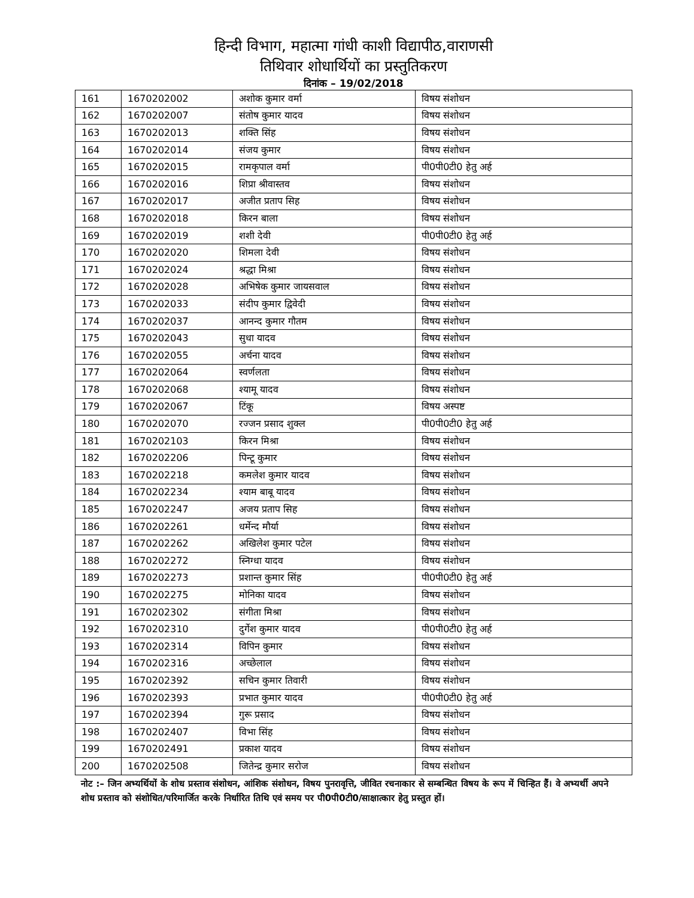हिन्दी विभाग, महात्मा गांधी काशी विद्यापीठ,वाराणसी
तिथिवार शोधार्थियों का प्रस्तुतिकरण
दिनांक – 19/02/2018
| 161 | 1670202002 | अशोक कुमार वर्मा | विषय संशोधन |
| 162 | 1670202007 | संतोष कुमार यादव | विषय संशोधन |
| 163 | 1670202013 | शक्ति सिंह | विषय संशोधन |
| 164 | 1670202014 | संजय कुमार | विषय संशोधन |
| 165 | 1670202015 | रामकृपाल वर्मा | पी0पी0टी0 हेतु अर्ह |
| 166 | 1670202016 | शिप्रा श्रीवास्तव | विषय संशोधन |
| 167 | 1670202017 | अजीत प्रताप सिह | विषय संशोधन |
| 168 | 1670202018 | किरन बाला | विषय संशोधन |
| 169 | 1670202019 | शशी देवी | पी0पी0टी0 हेतु अर्ह |
| 170 | 1670202020 | शिमला देवी | विषय संशोधन |
| 171 | 1670202024 | श्रद्धा मिश्रा | विषय संशोधन |
| 172 | 1670202028 | अभिषेक कुमार जायसवाल | विषय संशोधन |
| 173 | 1670202033 | संदीप कुमार द्विवेदी | विषय संशोधन |
| 174 | 1670202037 | आनन्द कुमार गौतम | विषय संशोधन |
| 175 | 1670202043 | सुधा यादव | विषय संशोधन |
| 176 | 1670202055 | अर्चना यादव | विषय संशोधन |
| 177 | 1670202064 | स्वर्णलता | विषय संशोधन |
| 178 | 1670202068 | श्यामू यादव | विषय संशोधन |
| 179 | 1670202067 | टिंकू | विषय अस्पष्ट |
| 180 | 1670202070 | रज्जन प्रसाद शुक्ल | पी0पी0टी0 हेतु अर्ह |
| 181 | 1670202103 | किरन मिश्रा | विषय संशोधन |
| 182 | 1670202206 | पिन्टू कुमार | विषय संशोधन |
| 183 | 1670202218 | कमलेश कुमार यादव | विषय संशोधन |
| 184 | 1670202234 | श्याम बाबू यादव | विषय संशोधन |
| 185 | 1670202247 | अजय प्रताप सिह | विषय संशोधन |
| 186 | 1670202261 | धर्मेन्द मौर्या | विषय संशोधन |
| 187 | 1670202262 | अखिलेश कुमार पटेल | विषय संशोधन |
| 188 | 1670202272 | स्निग्धा यादव | विषय संशोधन |
| 189 | 1670202273 | प्रशान्त कुमार सिंह | पी0पी0टी0 हेतु अर्ह |
| 190 | 1670202275 | मोनिका यादव | विषय संशोधन |
| 191 | 1670202302 | संगीता मिश्रा | विषय संशोधन |
| 192 | 1670202310 | दुर्गेश कुमार यादव | पी0पी0टी0 हेतु अर्ह |
| 193 | 1670202314 | विपिन कुमार | विषय संशोधन |
| 194 | 1670202316 | अच्छेलाल | विषय संशोधन |
| 195 | 1670202392 | सचिन कुमार तिवारी | विषय संशोधन |
| 196 | 1670202393 | प्रभात कुमार यादव | पी0पी0टी0 हेतु अर्ह |
| 197 | 1670202394 | गुरू प्रसाद | विषय संशोधन |
| 198 | 1670202407 | विभा सिंह | विषय संशोधन |
| 199 | 1670202491 | प्रकाश यादव | विषय संशोधन |
| 200 | 1670202508 | जितेन्द्र कुमार सरोज | विषय संशोधन |
नोट :– जिन अभ्यर्थियों के शोध प्रस्ताव संशोधन, आंशिक संशोधन, विषय पुनरावृत्ति, जीवित रचनाकार से सम्बन्धित विषय के रूप में चिन्हित हैं। वे अभ्यर्थी अपने शोध प्रस्ताव को संशोधित/परिमार्जित करके निर्धारित तिथि एवं समय पर पी0पी0टी0/साक्षात्कार हेतु प्रस्तुत हों।